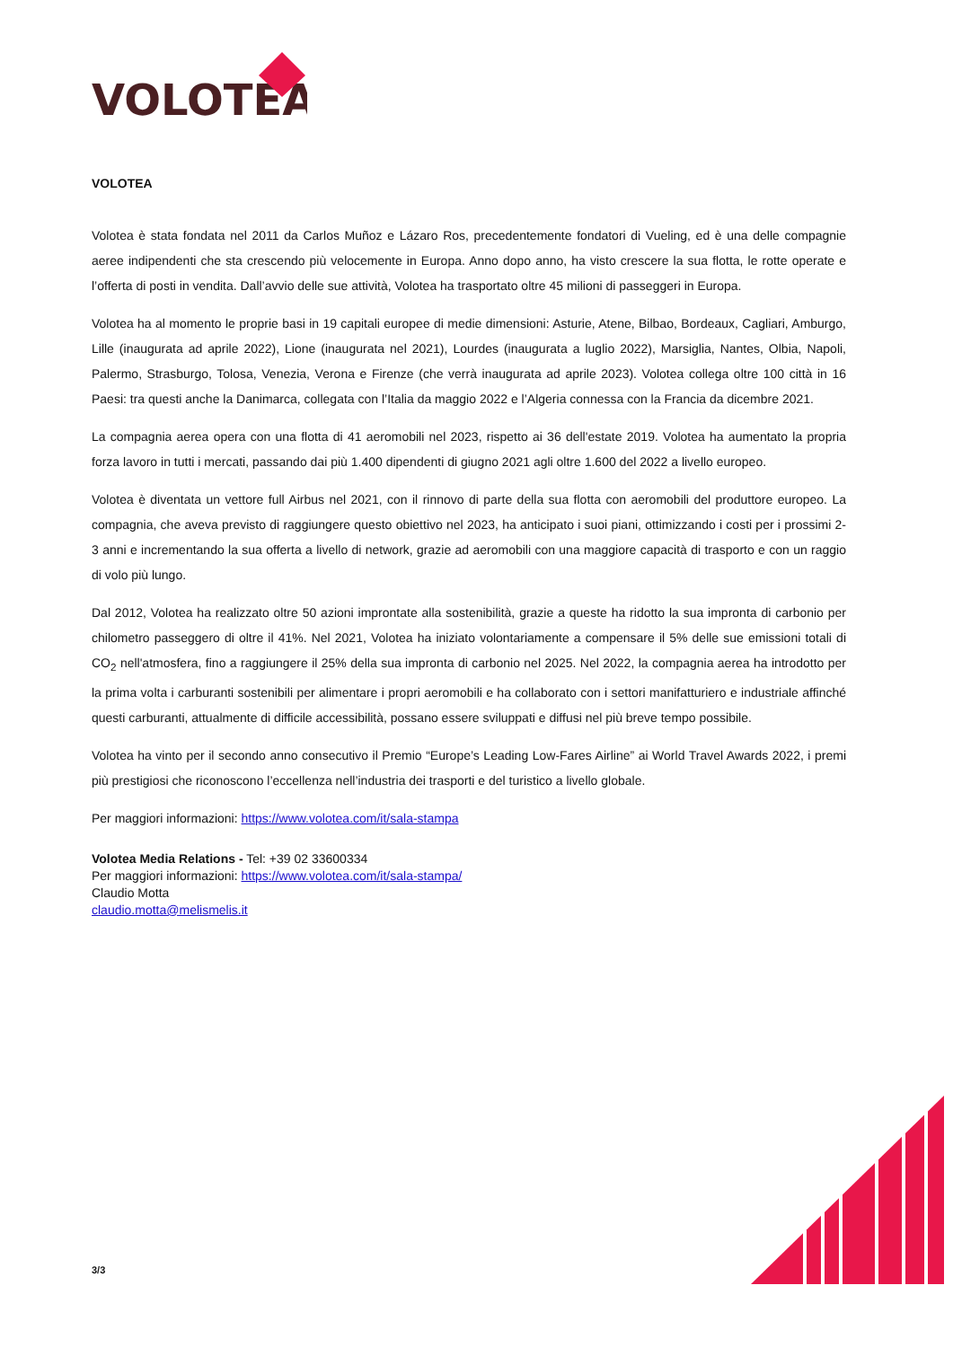VOLOTEA
VOLOTEA
Volotea è stata fondata nel 2011 da Carlos Muñoz e Lázaro Ros, precedentemente fondatori di Vueling, ed è una delle compagnie aeree indipendenti che sta crescendo più velocemente in Europa. Anno dopo anno, ha visto crescere la sua flotta, le rotte operate e l’offerta di posti in vendita. Dall’avvio delle sue attività, Volotea ha trasportato oltre 45 milioni di passeggeri in Europa.
Volotea ha al momento le proprie basi in 19 capitali europee di medie dimensioni: Asturie, Atene, Bilbao, Bordeaux, Cagliari, Amburgo, Lille (inaugurata ad aprile 2022), Lione (inaugurata nel 2021), Lourdes (inaugurata a luglio 2022), Marsiglia, Nantes, Olbia, Napoli, Palermo, Strasburgo, Tolosa, Venezia, Verona e Firenze (che verrà inaugurata ad aprile 2023). Volotea collega oltre 100 città in 16 Paesi: tra questi anche la Danimarca, collegata con l’Italia da maggio 2022 e l’Algeria connessa con la Francia da dicembre 2021.
La compagnia aerea opera con una flotta di 41 aeromobili nel 2023, rispetto ai 36 dell'estate 2019. Volotea ha aumentato la propria forza lavoro in tutti i mercati, passando dai più 1.400 dipendenti di giugno 2021 agli oltre 1.600 del 2022 a livello europeo.
Volotea è diventata un vettore full Airbus nel 2021, con il rinnovo di parte della sua flotta con aeromobili del produttore europeo. La compagnia, che aveva previsto di raggiungere questo obiettivo nel 2023, ha anticipato i suoi piani, ottimizzando i costi per i prossimi 2-3 anni e incrementando la sua offerta a livello di network, grazie ad aeromobili con una maggiore capacità di trasporto e con un raggio di volo più lungo.
Dal 2012, Volotea ha realizzato oltre 50 azioni improntate alla sostenibilità, grazie a queste ha ridotto la sua impronta di carbonio per chilometro passeggero di oltre il 41%. Nel 2021, Volotea ha iniziato volontariamente a compensare il 5% delle sue emissioni totali di CO<sub>2</sub> nell'atmosfera, fino a raggiungere il 25% della sua impronta di carbonio nel 2025. Nel 2022, la compagnia aerea ha introdotto per la prima volta i carburanti sostenibili per alimentare i propri aeromobili e ha collaborato con i settori manifatturiero e industriale affinché questi carburanti, attualmente di difficile accessibilità, possano essere sviluppati e diffusi nel più breve tempo possibile.
Volotea ha vinto per il secondo anno consecutivo il Premio “Europe’s Leading Low-Fares Airline” ai World Travel Awards 2022, i premi più prestigiosi che riconoscono l’eccellenza nell’industria dei trasporti e del turistico a livello globale.
Per maggiori informazioni: https://www.volotea.com/it/sala-stampa
Volotea Media Relations - Tel: +39 02 33600334
Per maggiori informazioni: https://www.volotea.com/it/sala-stampa/
Claudio Motta
claudio.motta@melismelis.it
3/3